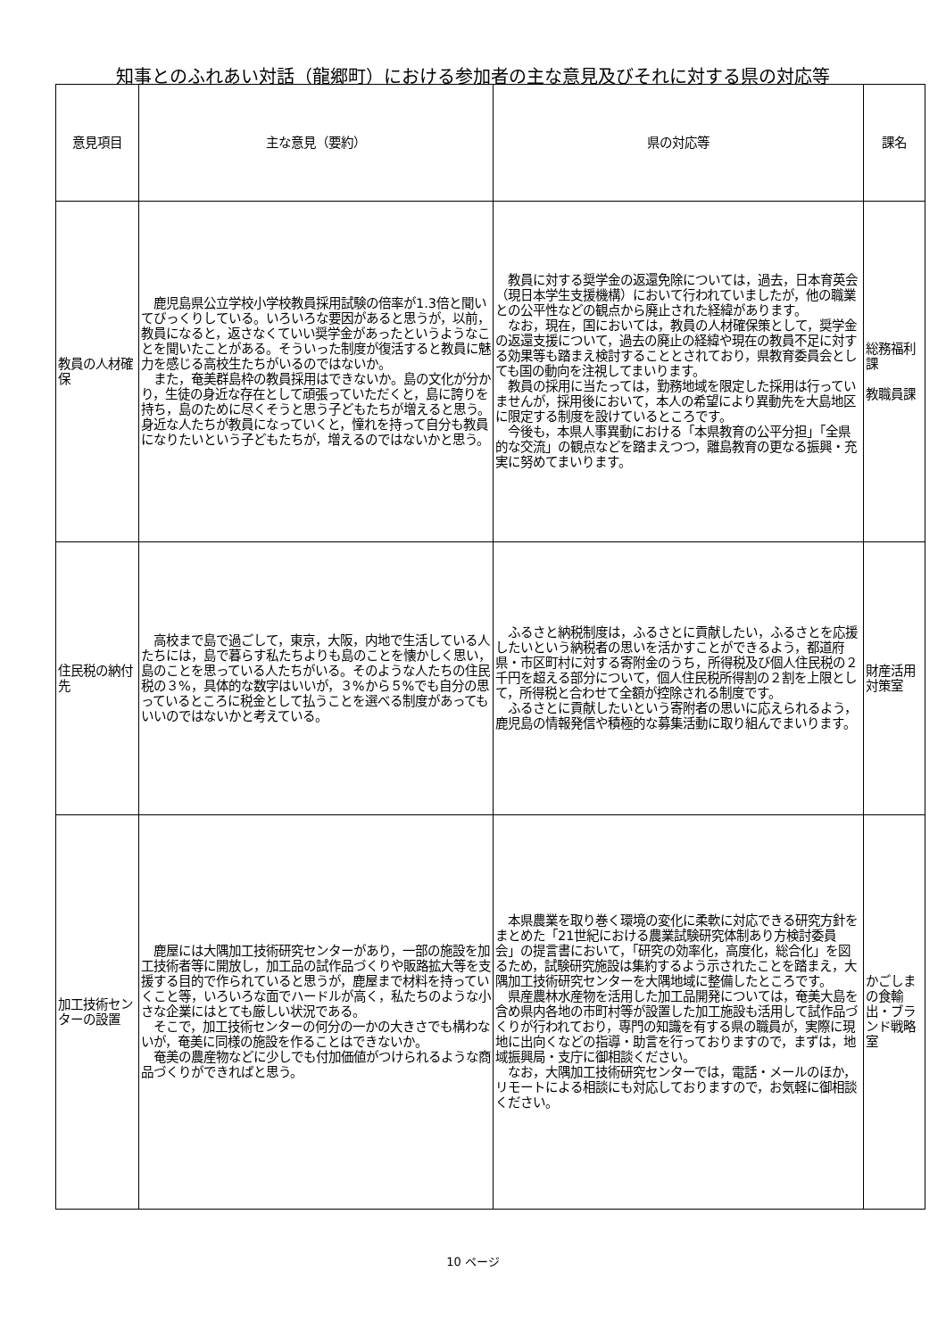知事とのふれあい対話（龍郷町）における参加者の主な意見及びそれに対する県の対応等
| 意見項目 | 主な意見（要約） | 県の対応等 | 課名 |
| --- | --- | --- | --- |
| 教員の人材確保 | 鹿児島県公立学校小学校教員採用試験の倍率が1.3倍と聞いてびっくりしている。いろいろな要因があると思うが，以前，教員になると，返さなくていい奨学金があったというようなことを聞いたことがある。そういった制度が復活すると教員に魅力を感じる高校生たちがいるのではないか。 また，奄美群島枠の教員採用はできないか。島の文化が分かり，生徒の身近な存在として頑張っていただくと，島に誇りを持ち，島のために尽くそうと思う子どもたちが増えると思う。身近な人たちが教員になっていくと，憧れを持って自分も教員になりたいという子どもたちが，増えるのではないかと思う。 | 教員に対する奨学金の返還免除については，過去，日本育英会（現日本学生支援機構）において行われていましたが，他の職業との公平性などの観点から廃止された経緯があります。 なお，現在，国においては，教員の人材確保策として，奨学金の返還支援について，過去の廃止の経緯や現在の教員不足に対する効果等も踏まえ検討することとされており，県教育委員会としても国の動向を注視してまいります。 教員の採用に当たっては，勤務地域を限定した採用は行っていませんが，採用後において，本人の希望により異動先を大島地区に限定する制度を設けているところです。 今後も，本県人事異動における「本県教育の公平分担」「全県的な交流」の観点などを踏まえつつ，離島教育の更なる振興・充実に努めてまいります。 | 総務福利課 教職員課 |
| 住民税の納付先 | 高校まで島で過ごして，東京，大阪，内地で生活している人たちには，島で暮らす私たちよりも島のことを懐かしく思い，島のことを思っている人たちがいる。そのような人たちの住民税の３%，具体的な数字はいいが，３%から５%でも自分の思っているところに税金として払うことを選べる制度があってもいいのではないかと考えている。 | ふるさと納税制度は，ふるさとに貢献したい，ふるさとを応援したいという納税者の思いを活かすことができるよう，都道府県・市区町村に対する寄附金のうち，所得税及び個人住民税の２千円を超える部分について，個人住民税所得割の２割を上限として，所得税と合わせて全額が控除される制度です。 ふるさとに貢献したいという寄附者の思いに応えられるよう，鹿児島の情報発信や積極的な募集活動に取り組んでまいります。 | 財産活用対策室 |
| 加工技術センターの設置 | 鹿屋には大隅加工技術研究センターがあり，一部の施設を加工技術者等に開放し，加工品の試作品づくりや販路拡大等を支援する目的で作られていると思うが，鹿屋まで材料を持っていくこと等，いろいろな面でハードルが高く，私たちのような小さな企業にはとても厳しい状況である。 そこで，加工技術センターの何分の一かの大きさでも構わないが，奄美に同様の施設を作ることはできないか。 奄美の農産物などに少しでも付加価値がつけられるような商品づくりができればと思う。 | 本県農業を取り巻く環境の変化に柔軟に対応できる研究方針をまとめた「21世紀における農業試験研究体制あり方検討委員会」の提言書において，「研究の効率化，高度化，総合化」を図るため，試験研究施設は集約するよう示されたことを踏まえ，大隅加工技術研究センターを大隅地域に整備したところです。 県産農林水産物を活用した加工品開発については，奄美大島を含め県内各地の市町村等が設置した加工施設も活用して試作品づくりが行われており，専門の知識を有する県の職員が，実際に現地に出向くなどの指導・助言を行っておりますので，まずは，地域振興局・支庁に御相談ください。 なお，大隅加工技術研究センターでは，電話・メールのほか，リモートによる相談にも対応しておりますので，お気軽に御相談ください。 | かごしまの食輸出・ブランド戦略室 |
10 ページ